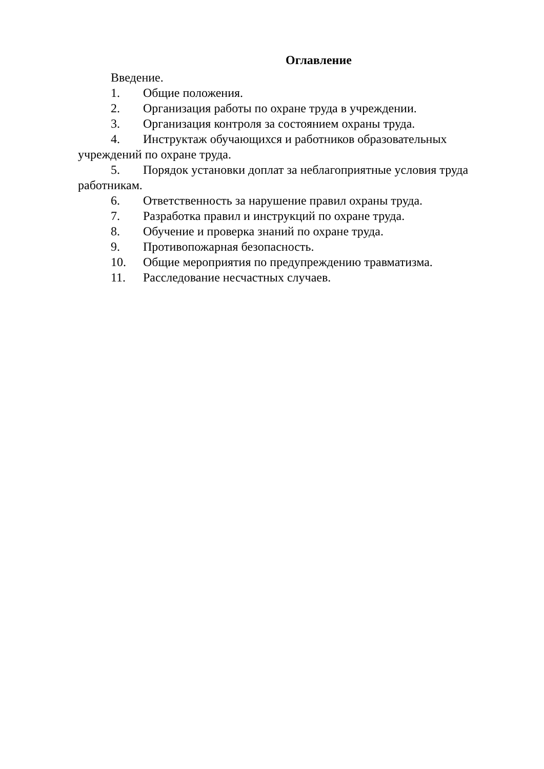Оглавление
Введение.
1. Общие положения.
2. Организация работы по охране труда в учреждении.
3. Организация контроля за состоянием охраны труда.
4. Инструктаж обучающихся и работников образовательных учреждений по охране труда.
5. Порядок установки доплат за неблагоприятные условия труда работникам.
6. Ответственность за нарушение правил охраны труда.
7. Разработка правил и инструкций по охране труда.
8. Обучение и проверка знаний по охране труда.
9. Противопожарная безопасность.
10. Общие мероприятия по предупреждению травматизма.
11. Расследование несчастных случаев.